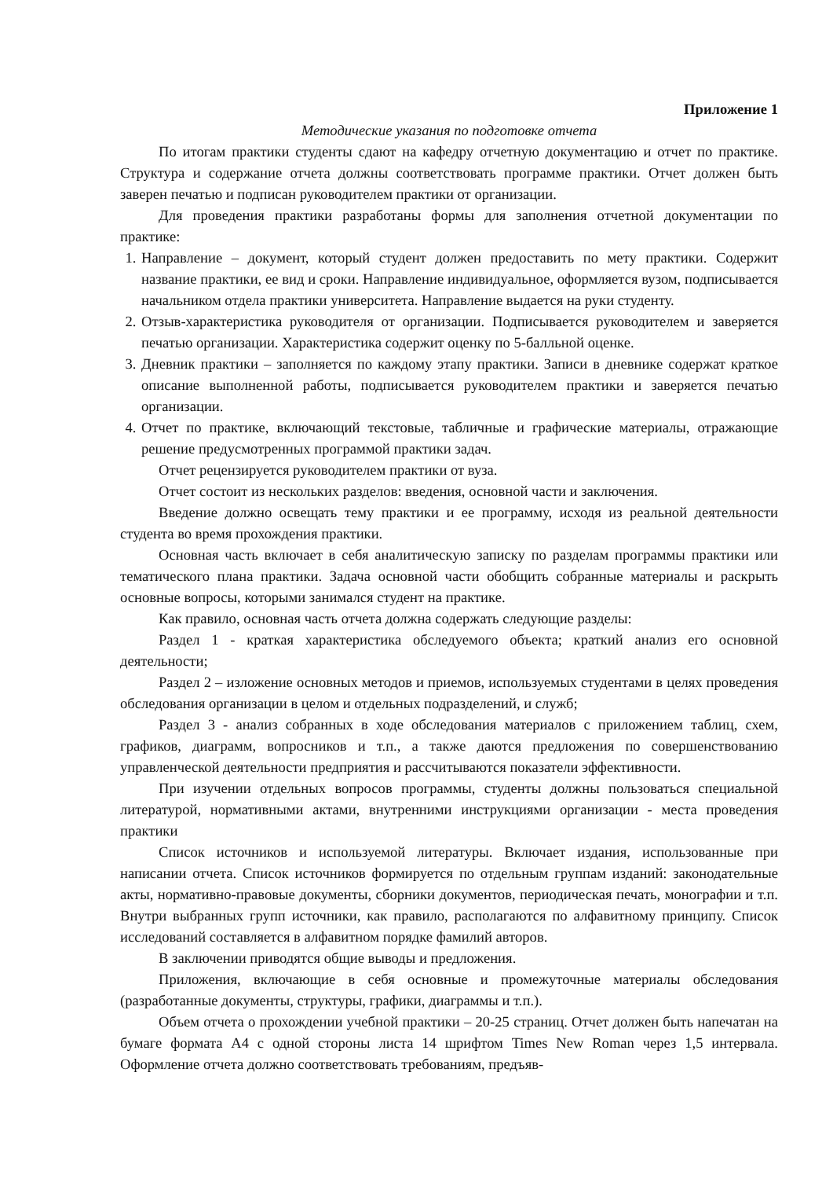Приложение 1
Методические указания по подготовке отчета
По итогам практики студенты сдают на кафедру отчетную документацию и отчет по практике. Структура и содержание отчета должны соответствовать программе практики. Отчет должен быть заверен печатью и подписан руководителем практики от организации.
Для проведения практики разработаны формы для заполнения отчетной документации по практике:
1. Направление – документ, который студент должен предоставить по мету практики. Содержит название практики, ее вид и сроки. Направление индивидуальное, оформляется вузом, подписывается начальником отдела практики университета. Направление выдается на руки студенту.
2. Отзыв-характеристика руководителя от организации. Подписывается руководителем и заверяется печатью организации. Характеристика содержит оценку по 5-балльной оценке.
3. Дневник практики – заполняется по каждому этапу практики. Записи в дневнике содержат краткое описание выполненной работы, подписывается руководителем практики и заверяется печатью организации.
4. Отчет по практике, включающий текстовые, табличные и графические материалы, отражающие решение предусмотренных программой практики задач.
Отчет рецензируется руководителем практики от вуза.
Отчет состоит из нескольких разделов: введения, основной части и заключения.
Введение должно освещать тему практики и ее программу, исходя из реальной деятельности студента во время прохождения практики.
Основная часть включает в себя аналитическую записку по разделам программы практики или тематического плана практики. Задача основной части обобщить собранные материалы и раскрыть основные вопросы, которыми занимался студент на практике.
Как правило, основная часть отчета должна содержать следующие разделы:
Раздел 1 - краткая характеристика обследуемого объекта; краткий анализ его основной деятельности;
Раздел 2 – изложение основных методов и приемов, используемых студентами в целях проведения обследования организации в целом и отдельных подразделений, и служб;
Раздел 3 - анализ собранных в ходе обследования материалов с приложением таблиц, схем, графиков, диаграмм, вопросников и т.п., а также даются предложения по совершенствованию управленческой деятельности предприятия и рассчитываются показатели эффективности.
При изучении отдельных вопросов программы, студенты должны пользоваться специальной литературой, нормативными актами, внутренними инструкциями организации - места проведения практики
Список источников и используемой литературы. Включает издания, использованные при написании отчета. Список источников формируется по отдельным группам изданий: законодательные акты, нормативно-правовые документы, сборники документов, периодическая печать, монографии и т.п. Внутри выбранных групп источники, как правило, располагаются по алфавитному принципу. Список исследований составляется в алфавитном порядке фамилий авторов.
В заключении приводятся общие выводы и предложения.
Приложения, включающие в себя основные и промежуточные материалы обследования (разработанные документы, структуры, графики, диаграммы и т.п.).
Объем отчета о прохождении учебной практики – 20-25 страниц. Отчет должен быть напечатан на бумаге формата А4 с одной стороны листа 14 шрифтом Times New Roman через 1,5 интервала. Оформление отчета должно соответствовать требованиям, предъяв-